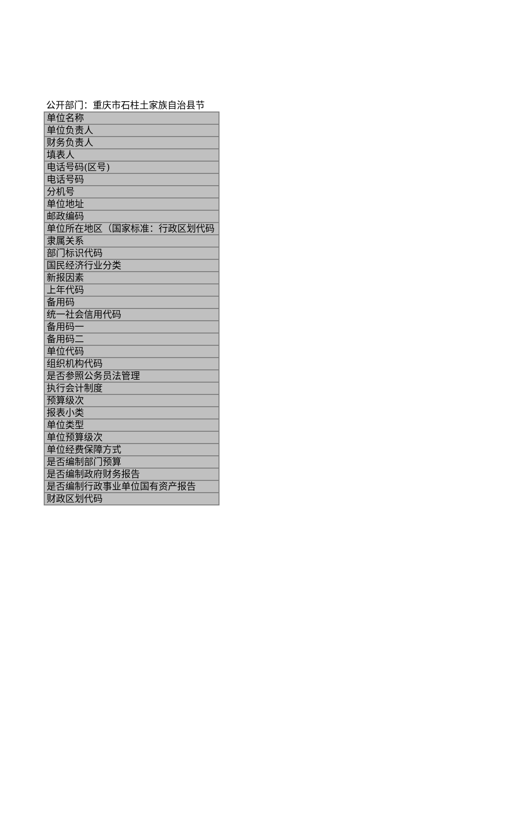公开部门：重庆市石柱土家族自治县节
| 单位名称 |
| 单位负责人 |
| 财务负责人 |
| 填表人 |
| 电话号码(区号) |
| 电话号码 |
| 分机号 |
| 单位地址 |
| 邮政编码 |
| 单位所在地区（国家标准：行政区划代码 |
| 隶属关系 |
| 部门标识代码 |
| 国民经济行业分类 |
| 新报因素 |
| 上年代码 |
| 备用码 |
| 统一社会信用代码 |
| 备用码一 |
| 备用码二 |
| 单位代码 |
| 组织机构代码 |
| 是否参照公务员法管理 |
| 执行会计制度 |
| 预算级次 |
| 报表小类 |
| 单位类型 |
| 单位预算级次 |
| 单位经费保障方式 |
| 是否编制部门预算 |
| 是否编制政府财务报告 |
| 是否编制行政事业单位国有资产报告 |
| 财政区划代码 |